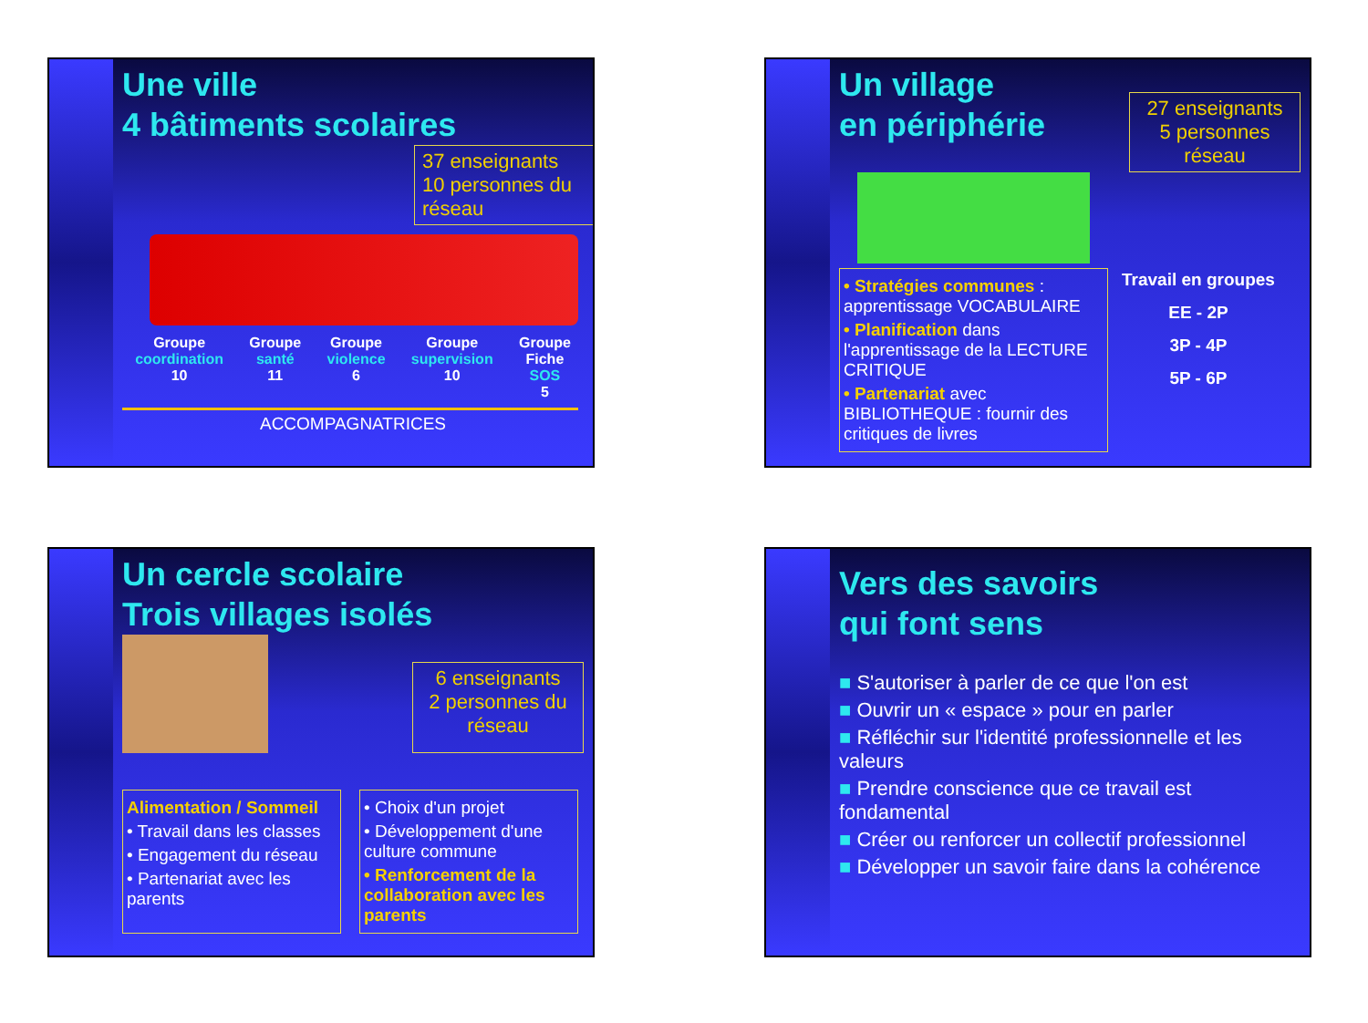Une ville
4 bâtiments scolaires
37 enseignants
10 personnes du réseau
Groupe
coordination
10
Groupe
santé
11
Groupe
violence
6
Groupe
supervision
10
Groupe
Fiche
SOS
5
ACCOMPAGNATRICES
Un village
en périphérie
27 enseignants
5 personnes réseau
• Stratégies communes : apprentissage VOCABULAIRE
• Planification dans l'apprentissage de la LECTURE CRITIQUE
• Partenariat avec BIBLIOTHEQUE : fournir des critiques de livres
Travail en groupes
EE - 2P
3P - 4P
5P - 6P
Un cercle scolaire
Trois villages isolés
6 enseignants
2 personnes du réseau
Alimentation / Sommeil
• Travail dans les classes
• Engagement du réseau
• Partenariat avec les parents
• Choix d'un projet
• Développement d'une culture commune
• Renforcement de la collaboration avec les parents
Vers des savoirs
qui font sens
■ S'autoriser à parler de ce que l'on est
■ Ouvrir un « espace » pour en parler
■ Réfléchir sur l'identité professionnelle et les valeurs
■ Prendre conscience que ce travail est fondamental
■ Créer ou renforcer un collectif professionnel
■ Développer un savoir faire dans la cohérence